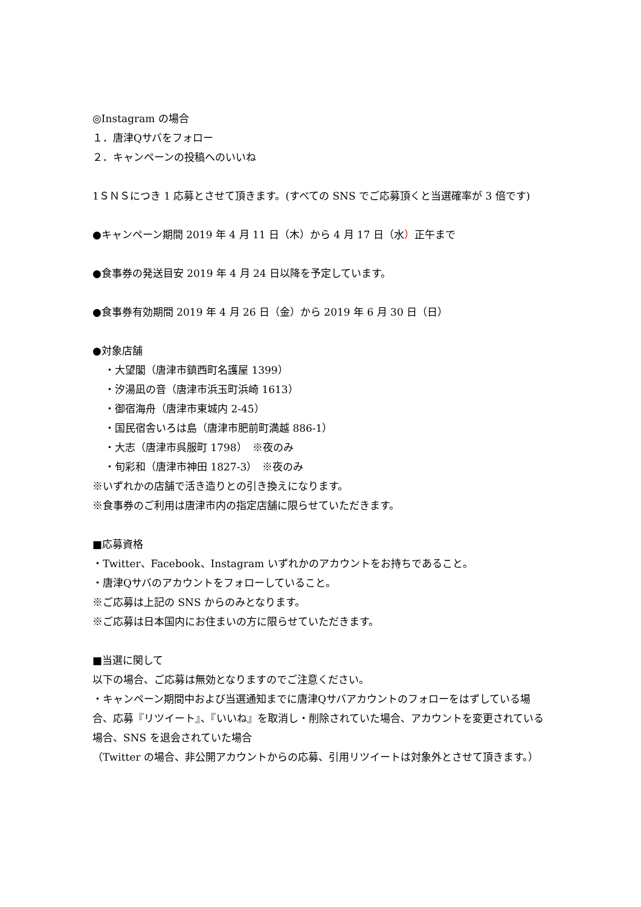◎Instagram の場合
１．唐津Qサバをフォロー
２．キャンペーンの投稿へのいいね
1ＳＮＳにつき 1 応募とさせて頂きます。(すべての SNS でご応募頂くと当選確率が 3 倍です)
●キャンペーン期間 2019 年 4 月 11 日（木）から 4 月 17 日（水）正午まで
●食事券の発送目安 2019 年 4 月 24 日以降を予定しています。
●食事券有効期間 2019 年 4 月 26 日（金）から 2019 年 6 月 30 日（日）
●対象店舗
・大望閣（唐津市鎮西町名護屋 1399）
・汐湯凪の音（唐津市浜玉町浜崎 1613）
・御宿海舟（唐津市東城内 2-45）
・国民宿舎いろは島（唐津市肥前町満越 886-1）
・大志（唐津市呉服町 1798）　※夜のみ
・旬彩和（唐津市神田 1827-3）　※夜のみ
※いずれかの店舗で活き造りとの引き換えになります。
※食事券のご利用は唐津市内の指定店舗に限らせていただきます。
■応募資格
・Twitter、Facebook、Instagram いずれかのアカウントをお持ちであること。
・唐津Qサバのアカウントをフォローしていること。
※ご応募は上記の SNS からのみとなります。
※ご応募は日本国内にお住まいの方に限らせていただきます。
■当選に関して
以下の場合、ご応募は無効となりますのでご注意ください。
・キャンペーン期間中および当選通知までに唐津Qサバアカウントのフォローをはずしている場合、応募『リツイート』、『いいね』を取消し・削除されていた場合、アカウントを変更されている場合、SNS を退会されていた場合
（Twitter の場合、非公開アカウントからの応募、引用リツイートは対象外とさせて頂きます。）